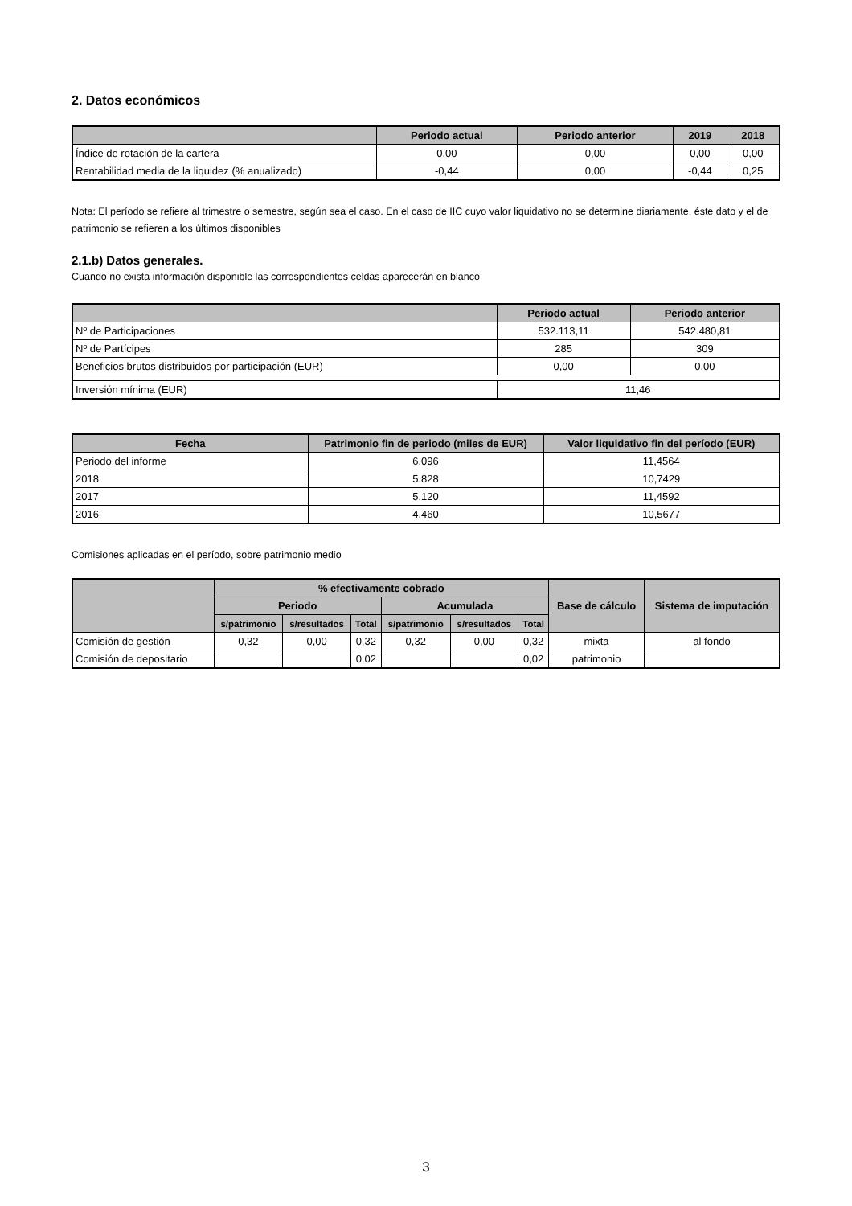2. Datos económicos
| | Periodo actual | Periodo anterior | 2019 | 2018 |
| --- | --- | --- | --- | --- |
| Índice de rotación de la cartera | 0,00 | 0,00 | 0,00 | 0,00 |
| Rentabilidad media de la liquidez (% anualizado) | -0,44 | 0,00 | -0,44 | 0,25 |
Nota: El período se refiere al trimestre o semestre, según sea el caso. En el caso de IIC cuyo valor liquidativo no se determine diariamente, éste dato y el de patrimonio se refieren a los últimos disponibles
2.1.b) Datos generales.
Cuando no exista información disponible las correspondientes celdas aparecerán en blanco
| | Periodo actual | Periodo anterior |
| --- | --- | --- |
| Nº de Participaciones | 532.113,11 | 542.480,81 |
| Nº de Partícipes | 285 | 309 |
| Beneficios brutos distribuidos por participación (EUR) | 0,00 | 0,00 |
| Inversión mínima (EUR) | 11,46 | |
| Fecha | Patrimonio fin de periodo (miles de EUR) | Valor liquidativo fin del período (EUR) |
| --- | --- | --- |
| Periodo del informe | 6.096 | 11,4564 |
| 2018 | 5.828 | 10,7429 |
| 2017 | 5.120 | 11,4592 |
| 2016 | 4.460 | 10,5677 |
Comisiones aplicadas en el período, sobre patrimonio medio
| | % efectivamente cobrado | | | | | | Base de cálculo | Sistema de imputación |
| --- | --- | --- | --- | --- | --- | --- | --- | --- |
| | Periodo | | | Acumulada | | | | |
| | s/patrimonio | s/resultados | Total | s/patrimonio | s/resultados | Total | | |
| Comisión de gestión | 0,32 | 0,00 | 0,32 | 0,32 | 0,00 | 0,32 | mixta | al fondo |
| Comisión de depositario | | | 0,02 | | | 0,02 | patrimonio | |
3